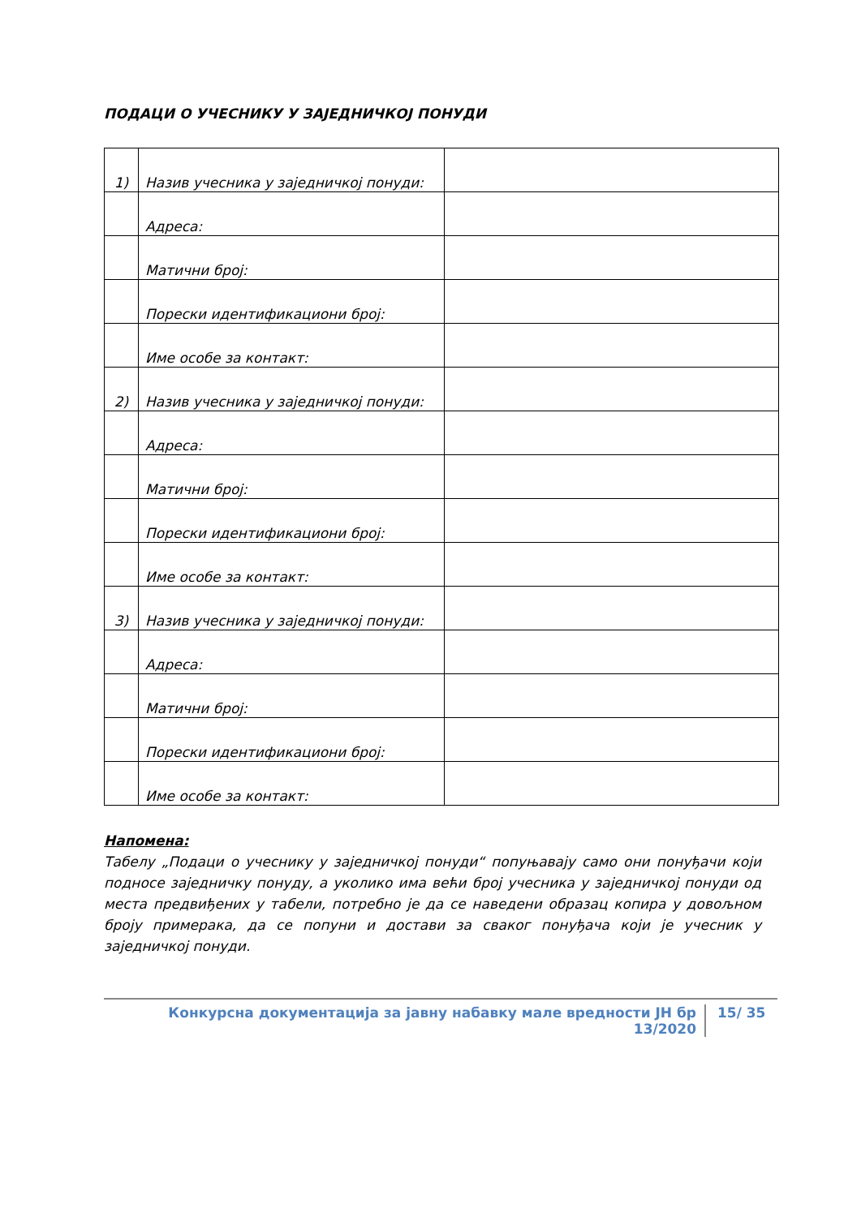ПОДАЦИ О УЧЕСНИКУ У ЗАЈЕДНИЧКОЈ ПОНУДИ
| 1) | Назив учесника у заједничкој понуди: | |
| | Адреса: | |
| | Матични број: | |
| | Порески идентификациони број: | |
| | Име особе за контакт: | |
| 2) | Назив учесника у заједничкој понуди: | |
| | Адреса: | |
| | Матични број: | |
| | Порески идентификациони број: | |
| | Име особе за контакт: | |
| 3) | Назив учесника у заједничкој понуди: | |
| | Адреса: | |
| | Матични број: | |
| | Порески идентификациони број: | |
| | Име особе за контакт: | |
Напомена:
Табелу „Подаци о учеснику у заједничкој понуди“ попуњавају само они понуђачи који подносе заједничку понуду, а уколико има већи број учесника у заједничкој понуди од места предвиђених у табели, потребно је да се наведени образац копира у довољном броју примерака, да се попуни и достави за сваког понуђача који је учесник у заједничкој понуди.
Конкурсна документација за јавну набавку мале вредности ЈН бр 13/2020 15/ 35